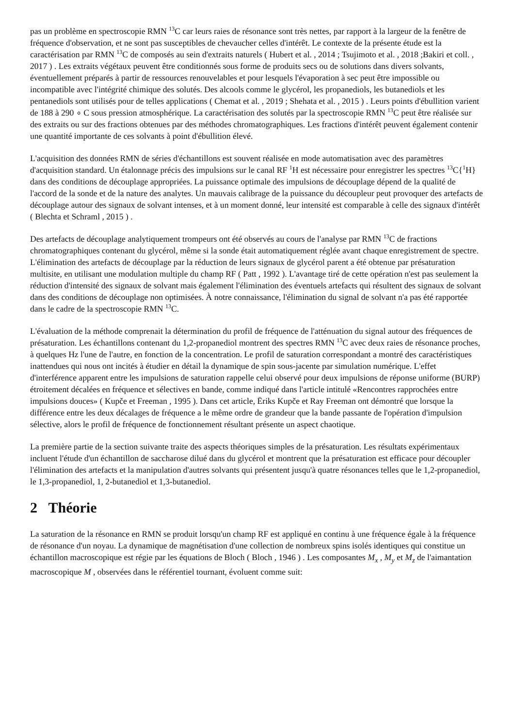pas un problème en spectroscopie RMN <sup>13</sup>C car leurs raies de résonance sont très nettes, par rapport à la largeur de la fenêtre de fréquence d'observation, et ne sont pas susceptibles de chevaucher celles d'intérêt. Le contexte de la présente étude est la caractérisation par RMN <sup>13</sup>C de composés au sein d'extraits naturels ( Hubert et al. , 2014 ; Tsujimoto et al. , 2018 ;Bakiri et coll. , 2017 ) . Les extraits végétaux peuvent être conditionnés sous forme de produits secs ou de solutions dans divers solvants, éventuellement préparés à partir de ressources renouvelables et pour lesquels l'évaporation à sec peut être impossible ou incompatible avec l'intégrité chimique des solutés. Des alcools comme le glycérol, les propanediols, les butanediols et les pentanediols sont utilisés pour de telles applications ( Chemat et al. , 2019 ; Shehata et al. , 2015 ) . Leurs points d'ébullition varient de 188 à 290 ∘ C sous pression atmosphérique. La caractérisation des solutés par la spectroscopie RMN <sup>13</sup>C peut être réalisée sur des extraits ou sur des fractions obtenues par des méthodes chromatographiques. Les fractions d'intérêt peuvent également contenir une quantité importante de ces solvants à point d'ébullition élevé.
L'acquisition des données RMN de séries d'échantillons est souvent réalisée en mode automatisation avec des paramètres d'acquisition standard. Un étalonnage précis des impulsions sur le canal RF <sup>1</sup>H est nécessaire pour enregistrer les spectres <sup>13</sup>C{<sup>1</sup>H} dans des conditions de découplage appropriées. La puissance optimale des impulsions de découplage dépend de la qualité de l'accord de la sonde et de la nature des analytes. Un mauvais calibrage de la puissance du découpleur peut provoquer des artefacts de découplage autour des signaux de solvant intenses, et à un moment donné, leur intensité est comparable à celle des signaux d'intérêt ( Blechta et Schraml , 2015 ) .
Des artefacts de découplage analytiquement trompeurs ont été observés au cours de l'analyse par RMN <sup>13</sup>C de fractions chromatographiques contenant du glycérol, même si la sonde était automatiquement réglée avant chaque enregistrement de spectre. L'élimination des artefacts de découplage par la réduction de leurs signaux de glycérol parent a été obtenue par présaturation multisite, en utilisant une modulation multiple du champ RF ( Patt , 1992 ). L'avantage tiré de cette opération n'est pas seulement la réduction d'intensité des signaux de solvant mais également l'élimination des éventuels artefacts qui résultent des signaux de solvant dans des conditions de découplage non optimisées. À notre connaissance, l'élimination du signal de solvant n'a pas été rapportée dans le cadre de la spectroscopie RMN <sup>13</sup>C.
L'évaluation de la méthode comprenait la détermination du profil de fréquence de l'atténuation du signal autour des fréquences de présaturation. Les échantillons contenant du 1,2-propanediol montrent des spectres RMN <sup>13</sup>C avec deux raies de résonance proches, à quelques Hz l'une de l'autre, en fonction de la concentration. Le profil de saturation correspondant a montré des caractéristiques inattendues qui nous ont incités à étudier en détail la dynamique de spin sous-jacente par simulation numérique. L'effet d'interférence apparent entre les impulsions de saturation rappelle celui observé pour deux impulsions de réponse uniforme (BURP) étroitement décalées en fréquence et sélectives en bande, comme indiqué dans l'article intitulé «Rencontres rapprochées entre impulsions douces» ( Kupče et Freeman , 1995 ). Dans cet article, Ēriks Kupče et Ray Freeman ont démontré que lorsque la différence entre les deux décalages de fréquence a le même ordre de grandeur que la bande passante de l'opération d'impulsion sélective, alors le profil de fréquence de fonctionnement résultant présente un aspect chaotique.
La première partie de la section suivante traite des aspects théoriques simples de la présaturation. Les résultats expérimentaux incluent l'étude d'un échantillon de saccharose dilué dans du glycérol et montrent que la présaturation est efficace pour découpler l'élimination des artefacts et la manipulation d'autres solvants qui présentent jusqu'à quatre résonances telles que le 1,2-propanediol, le 1,3-propanediol, 1, 2-butanediol et 1,3-butanediol.
2 Théorie
La saturation de la résonance en RMN se produit lorsqu'un champ RF est appliqué en continu à une fréquence égale à la fréquence de résonance d'un noyau. La dynamique de magnétisation d'une collection de nombreux spins isolés identiques qui constitue un échantillon macroscopique est régie par les équations de Bloch ( Bloch , 1946 ) . Les composantes M<sub>x</sub> , M<sub>y</sub> et M<sub>z</sub> de l'aimantation macroscopique M , observées dans le référentiel tournant, évoluent comme suit: